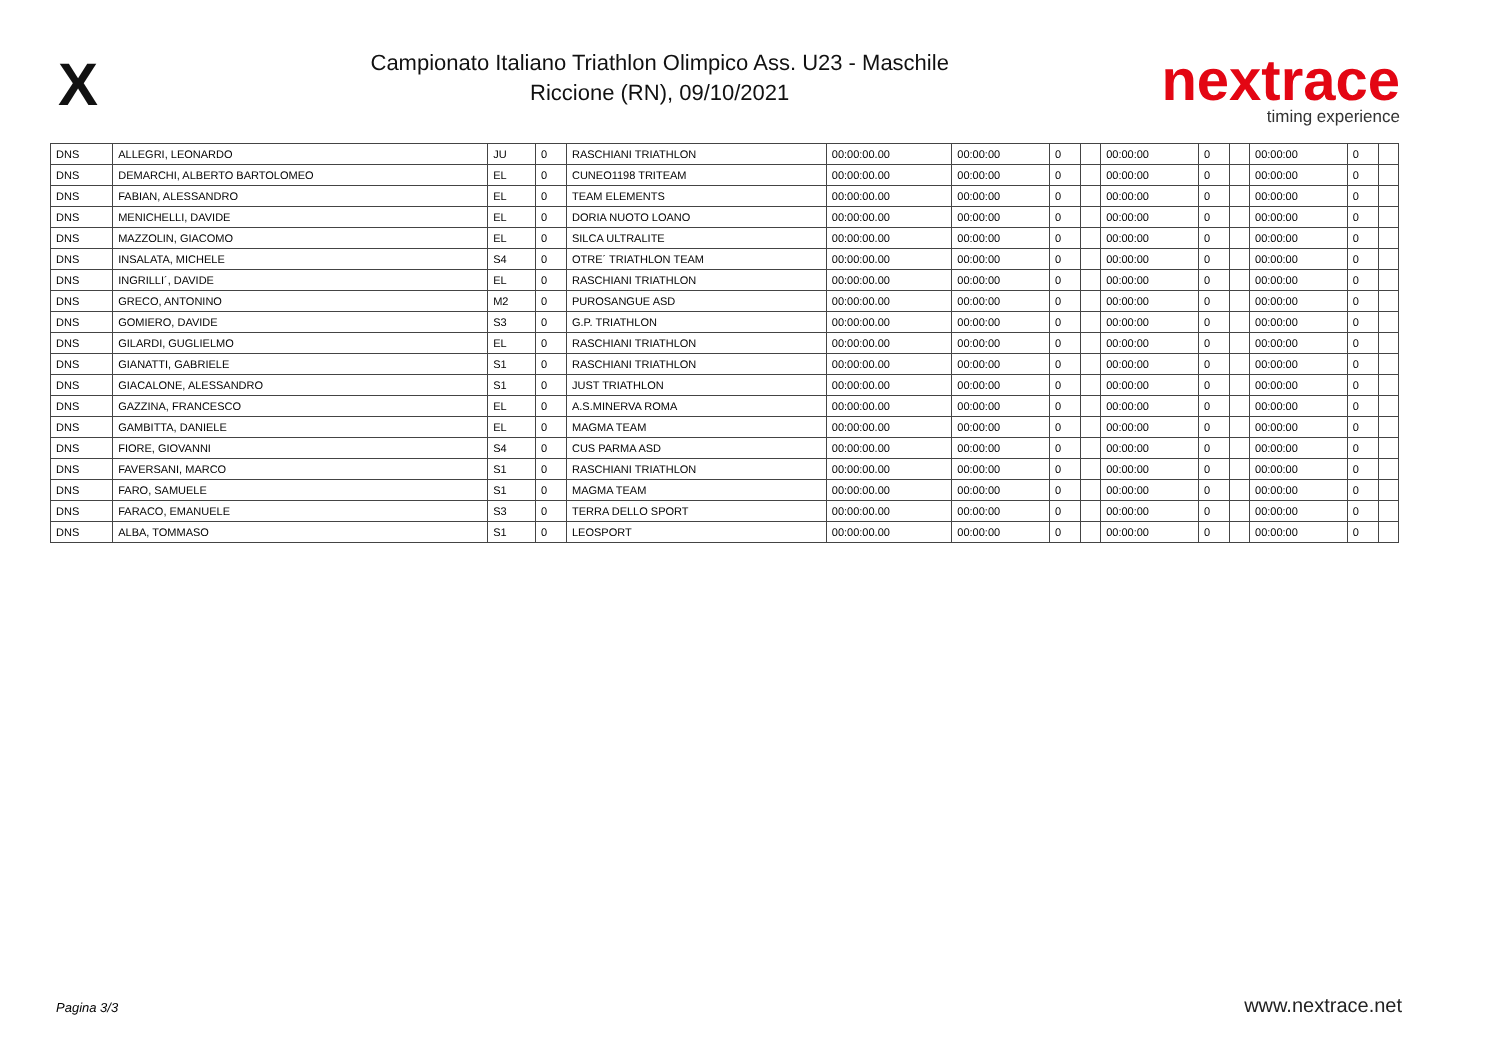X
Campionato Italiano Triathlon Olimpico Ass. U23 - Maschile
Riccione (RN), 09/10/2021
nextrace
timing experience
| DNS | ALLEGRI, LEONARDO | JU | 0 | RASCHIANI TRIATHLON | 00:00:00.00 | 00:00:00 | 0 | | 00:00:00 | 0 | | 00:00:00 | 0 | |
| DNS | DEMARCHI, ALBERTO BARTOLOMEO | EL | 0 | CUNEO1198 TRITEAM | 00:00:00.00 | 00:00:00 | 0 | | 00:00:00 | 0 | | 00:00:00 | 0 | |
| DNS | FABIAN, ALESSANDRO | EL | 0 | TEAM ELEMENTS | 00:00:00.00 | 00:00:00 | 0 | | 00:00:00 | 0 | | 00:00:00 | 0 | |
| DNS | MENICHELLI, DAVIDE | EL | 0 | DORIA NUOTO LOANO | 00:00:00.00 | 00:00:00 | 0 | | 00:00:00 | 0 | | 00:00:00 | 0 | |
| DNS | MAZZOLIN, GIACOMO | EL | 0 | SILCA ULTRALITE | 00:00:00.00 | 00:00:00 | 0 | | 00:00:00 | 0 | | 00:00:00 | 0 | |
| DNS | INSALATA, MICHELE | S4 | 0 | OTRE´ TRIATHLON TEAM | 00:00:00.00 | 00:00:00 | 0 | | 00:00:00 | 0 | | 00:00:00 | 0 | |
| DNS | INGRILLI´, DAVIDE | EL | 0 | RASCHIANI TRIATHLON | 00:00:00.00 | 00:00:00 | 0 | | 00:00:00 | 0 | | 00:00:00 | 0 | |
| DNS | GRECO, ANTONINO | M2 | 0 | PUROSANGUE ASD | 00:00:00.00 | 00:00:00 | 0 | | 00:00:00 | 0 | | 00:00:00 | 0 | |
| DNS | GOMIERO, DAVIDE | S3 | 0 | G.P. TRIATHLON | 00:00:00.00 | 00:00:00 | 0 | | 00:00:00 | 0 | | 00:00:00 | 0 | |
| DNS | GILARDI, GUGLIELMO | EL | 0 | RASCHIANI TRIATHLON | 00:00:00.00 | 00:00:00 | 0 | | 00:00:00 | 0 | | 00:00:00 | 0 | |
| DNS | GIANATTI, GABRIELE | S1 | 0 | RASCHIANI TRIATHLON | 00:00:00.00 | 00:00:00 | 0 | | 00:00:00 | 0 | | 00:00:00 | 0 | |
| DNS | GIACALONE, ALESSANDRO | S1 | 0 | JUST TRIATHLON | 00:00:00.00 | 00:00:00 | 0 | | 00:00:00 | 0 | | 00:00:00 | 0 | |
| DNS | GAZZINA, FRANCESCO | EL | 0 | A.S.MINERVA ROMA | 00:00:00.00 | 00:00:00 | 0 | | 00:00:00 | 0 | | 00:00:00 | 0 | |
| DNS | GAMBITTA, DANIELE | EL | 0 | MAGMA TEAM | 00:00:00.00 | 00:00:00 | 0 | | 00:00:00 | 0 | | 00:00:00 | 0 | |
| DNS | FIORE, GIOVANNI | S4 | 0 | CUS PARMA ASD | 00:00:00.00 | 00:00:00 | 0 | | 00:00:00 | 0 | | 00:00:00 | 0 | |
| DNS | FAVERSANI, MARCO | S1 | 0 | RASCHIANI TRIATHLON | 00:00:00.00 | 00:00:00 | 0 | | 00:00:00 | 0 | | 00:00:00 | 0 | |
| DNS | FARO, SAMUELE | S1 | 0 | MAGMA TEAM | 00:00:00.00 | 00:00:00 | 0 | | 00:00:00 | 0 | | 00:00:00 | 0 | |
| DNS | FARACO, EMANUELE | S3 | 0 | TERRA DELLO SPORT | 00:00:00.00 | 00:00:00 | 0 | | 00:00:00 | 0 | | 00:00:00 | 0 | |
| DNS | ALBA, TOMMASO | S1 | 0 | LEOSPORT | 00:00:00.00 | 00:00:00 | 0 | | 00:00:00 | 0 | | 00:00:00 | 0 | |
Pagina 3/3 www.nextrace.net